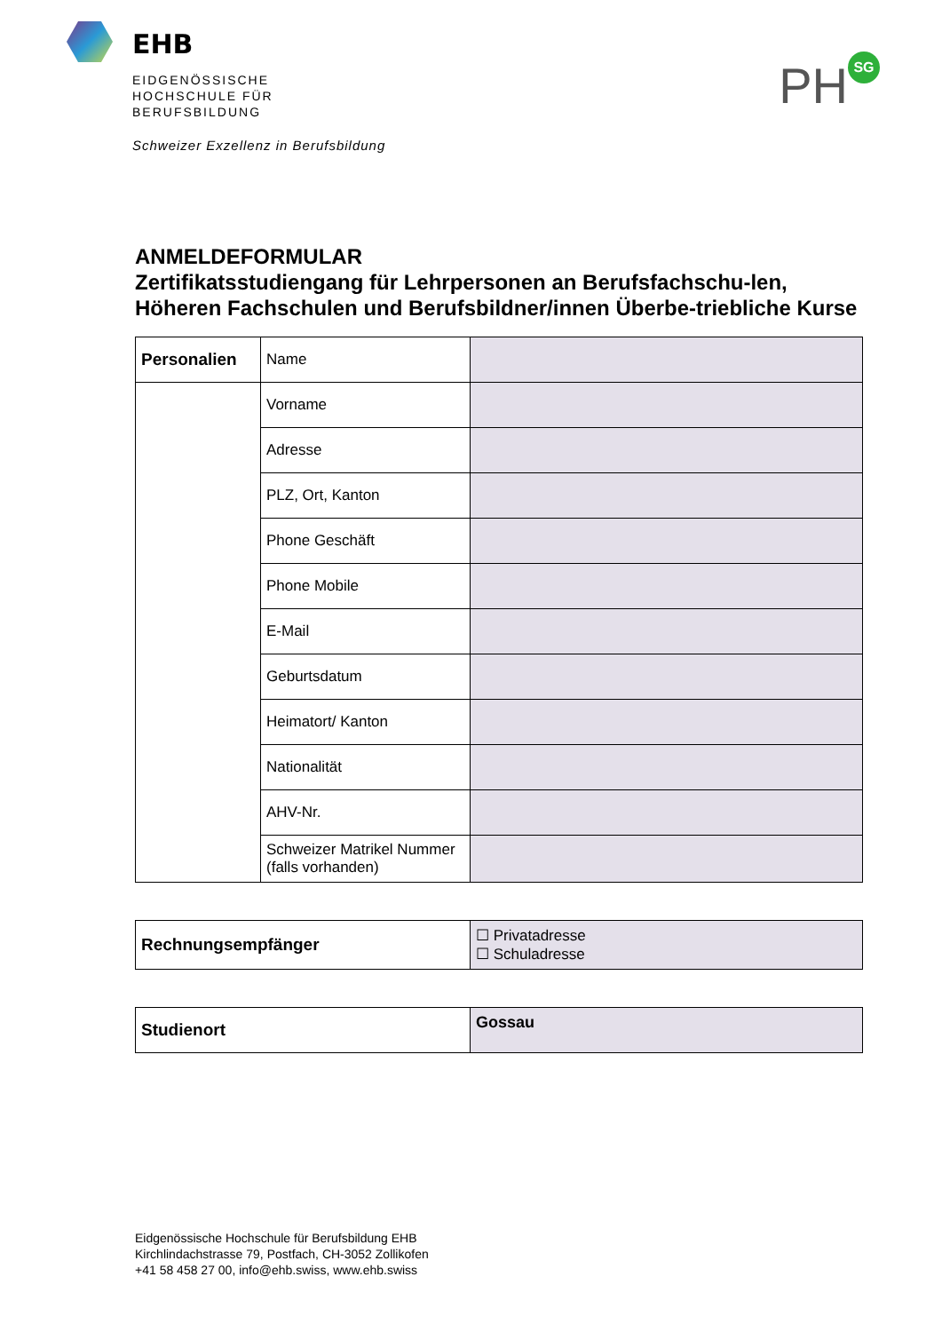EHB
EIDGENÖSSISCHE
HOCHSCHULE FÜR
BERUFSBILDUNG
Schweizer Exzellenz in Berufsbildung
PH SG
ANMELDEFORMULAR
Zertifikatsstudiengang für Lehrpersonen an Berufsfachschu-len, Höheren Fachschulen und Berufsbildner/innen Überbe-triebliche Kurse
| Personalien | Name | |
| | Vorname | |
| | Adresse | |
| | PLZ, Ort, Kanton | |
| | Phone Geschäft | |
| | Phone Mobile | |
| | E-Mail | |
| | Geburtsdatum | |
| | Heimatort/ Kanton | |
| | Nationalität | |
| | AHV-Nr. | |
| | Schweizer Matrikel Nummer (falls vorhanden) | |
| Rechnungsempfänger | ☐ Privatadresse ☐ Schuladresse |
| Studienort | Gossau |
Eidgenössische Hochschule für Berufsbildung EHB
Kirchlindachstrasse 79, Postfach, CH-3052 Zollikofen
+41 58 458 27 00, info@ehb.swiss, www.ehb.swiss